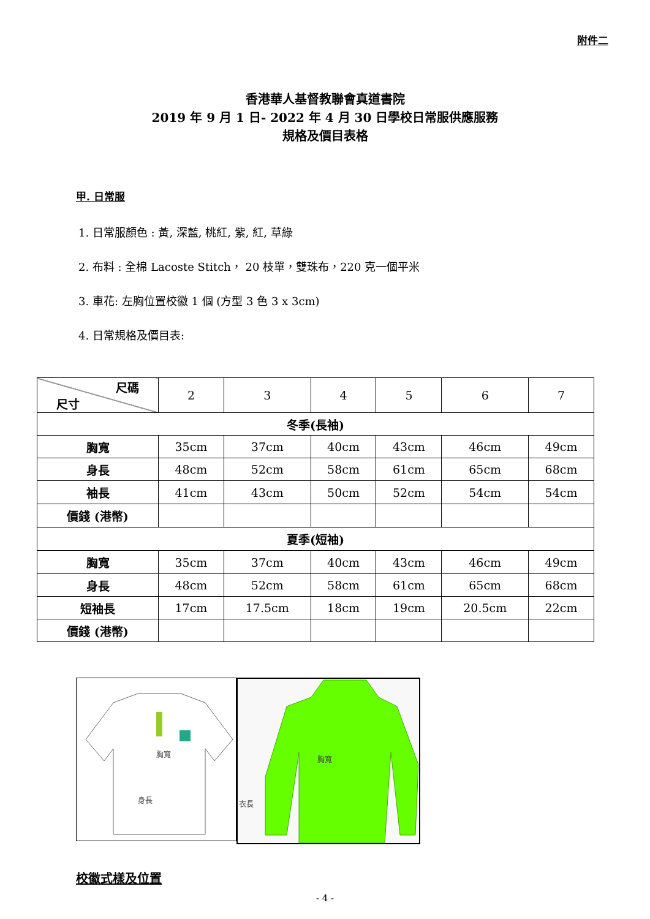附件二
香港華人基督教聯會真道書院
2019 年 9 月 1 日- 2022 年 4 月 30 日學校日常服供應服務
規格及價目表格
甲. 日常服
1. 日常服顏色 : 黃, 深藍, 桃紅, 紫, 紅, 草綠
2. 布料 : 全棉 Lacoste Stitch， 20 枝單，雙珠布，220 克一個平米
3. 車花: 左胸位置校徽 1 個 (方型 3 色 3 x 3cm)
4. 日常規格及價目表:
| 尺碼 尺寸 | 2 | 3 | 4 | 5 | 6 | 7 |
| 冬季(長袖) | | | | | | |
| 胸寬 | 35cm | 37cm | 40cm | 43cm | 46cm | 49cm |
| 身長 | 48cm | 52cm | 58cm | 61cm | 65cm | 68cm |
| 袖長 | 41cm | 43cm | 50cm | 52cm | 54cm | 54cm |
| 價錢 (港幣) | | | | | | |
| 夏季(短袖) | | | | | | |
| 胸寬 | 35cm | 37cm | 40cm | 43cm | 46cm | 49cm |
| 身長 | 48cm | 52cm | 58cm | 61cm | 65cm | 68cm |
| 短袖長 | 17cm | 17.5cm | 18cm | 19cm | 20.5cm | 22cm |
| 價錢 (港幣) | | | | | | |
胸寬
身長
胸寬
衣長
校徽式樣及位置
- 4 -